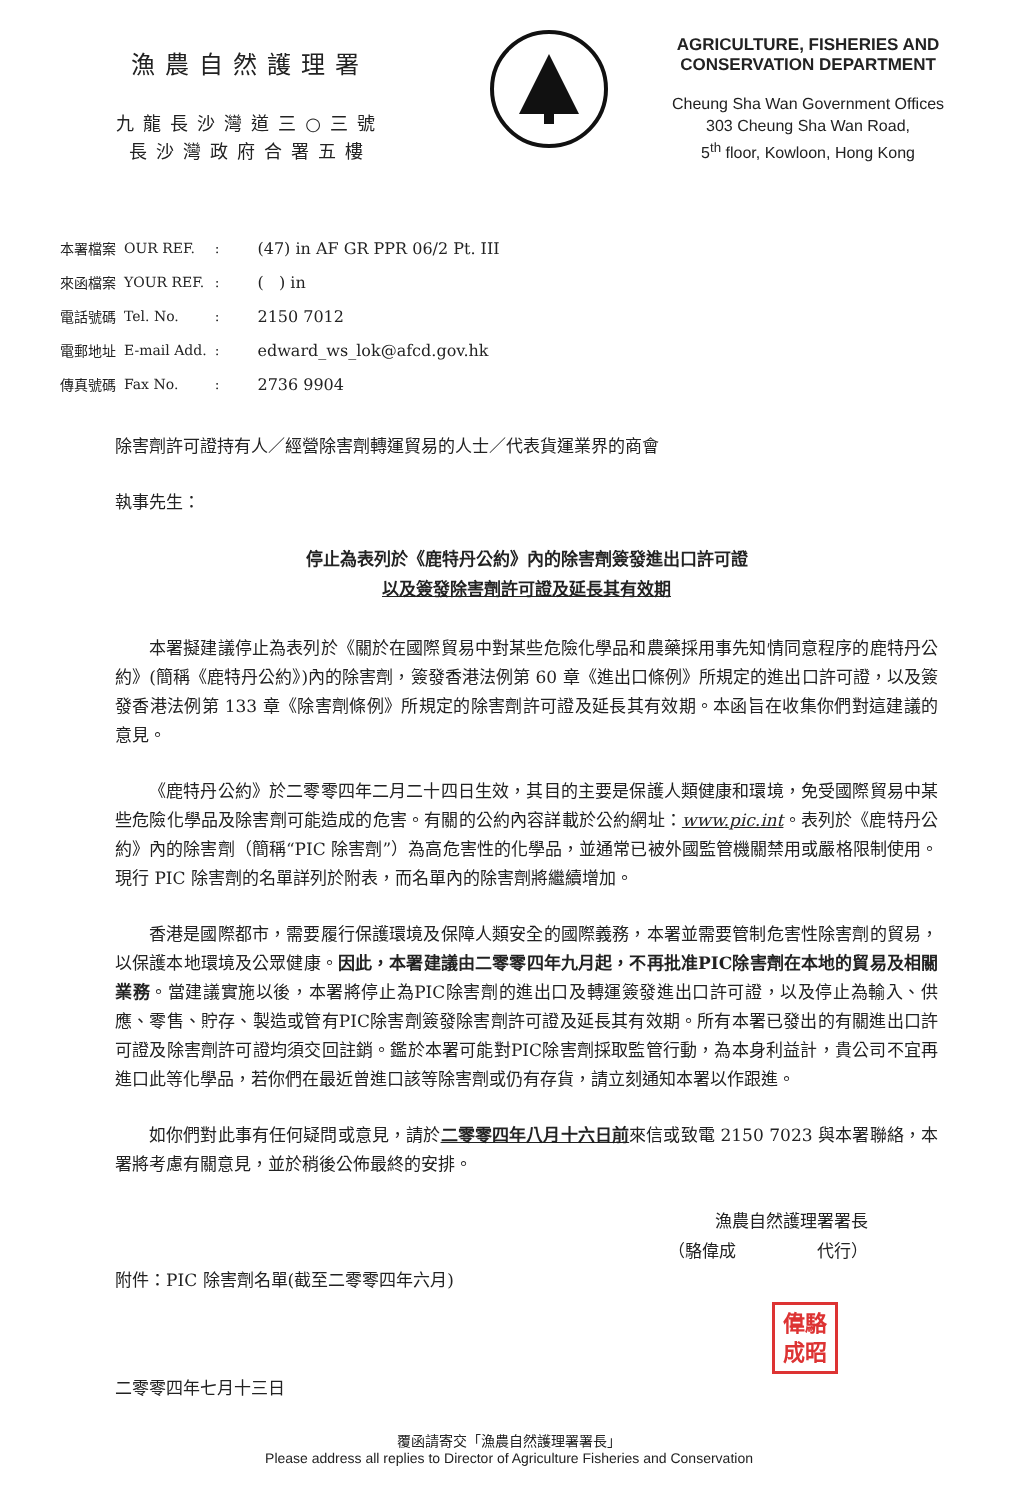漁農自然護理署
九龍長沙灣道三○三號
長沙灣政府合署五樓
AGRICULTURE, FISHERIES AND
CONSERVATION DEPARTMENT
Cheung Sha Wan Government Offices
303 Cheung Sha Wan Road,
5<sup>th</sup> floor, Kowloon, Hong Kong
| 本署檔案 | OUR REF. | : | (47) in AF GR PPR 06/2 Pt. III |
| 來函檔案 | YOUR REF. | : | ( ) in |
| 電話號碼 | Tel. No. | : | 2150 7012 |
| 電郵地址 | E-mail Add. | : | edward_ws_lok@afcd.gov.hk |
| 傳真號碼 | Fax No. | : | 2736 9904 |
除害劑許可證持有人／經營除害劑轉運貿易的人士／代表貨運業界的商會
執事先生：
停止為表列於《鹿特丹公約》內的除害劑簽發進出口許可證
以及簽發除害劑許可證及延長其有效期
本署擬建議停止為表列於《關於在國際貿易中對某些危險化學品和農藥採用事先知情同意程序的鹿特丹公約》(簡稱《鹿特丹公約》)內的除害劑，簽發香港法例第 60 章《進出口條例》所規定的進出口許可證，以及簽發香港法例第 133 章《除害劑條例》所規定的除害劑許可證及延長其有效期。本函旨在收集你們對這建議的意見。
《鹿特丹公約》於二零零四年二月二十四日生效，其目的主要是保護人類健康和環境，免受國際貿易中某些危險化學品及除害劑可能造成的危害。有關的公約內容詳載於公約網址：www.pic.int。表列於《鹿特丹公約》內的除害劑（簡稱“PIC 除害劑”）為高危害性的化學品，並通常已被外國監管機關禁用或嚴格限制使用。現行 PIC 除害劑的名單詳列於附表，而名單內的除害劑將繼續增加。
香港是國際都市，需要履行保護環境及保障人類安全的國際義務，本署並需要管制危害性除害劑的貿易，以保護本地環境及公眾健康。因此，本署建議由二零零四年九月起，不再批准PIC除害劑在本地的貿易及相關業務。當建議實施以後，本署將停止為PIC除害劑的進出口及轉運簽發進出口許可證，以及停止為輸入、供應、零售、貯存、製造或管有PIC除害劑簽發除害劑許可證及延長其有效期。所有本署已發出的有關進出口許可證及除害劑許可證均須交回註銷。鑑於本署可能對PIC除害劑採取監管行動，為本身利益計，貴公司不宜再進口此等化學品，若你們在最近曾進口該等除害劑或仍有存貨，請立刻通知本署以作跟進。
如你們對此事有任何疑問或意見，請於二零零四年八月十六日前來信或致電 2150 7023 與本署聯絡，本署將考慮有關意見，並於稍後公佈最終的安排。
漁農自然護理署署長
（駱偉成 代行）
附件：PIC 除害劑名單(截至二零零四年六月)
偉駱
成昭
二零零四年七月十三日
覆函請寄交「漁農自然護理署署長」
Please address all replies to Director of Agriculture Fisheries and Conservation